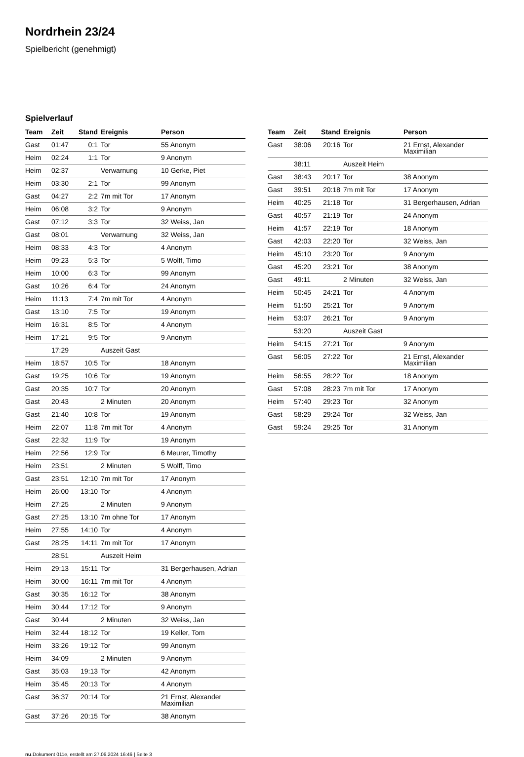Nordrhein 23/24
Spielbericht (genehmigt)
Spielverlauf
| Team | Zeit | Stand | Ereignis | Person |
| --- | --- | --- | --- | --- |
| Gast | 01:47 | 0:1 | Tor | 55 Anonym |
| Heim | 02:24 | 1:1 | Tor | 9 Anonym |
| Heim | 02:37 | | Verwarnung | 10 Gerke, Piet |
| Heim | 03:30 | 2:1 | Tor | 99 Anonym |
| Gast | 04:27 | 2:2 | 7m mit Tor | 17 Anonym |
| Heim | 06:08 | 3:2 | Tor | 9 Anonym |
| Gast | 07:12 | 3:3 | Tor | 32 Weiss, Jan |
| Gast | 08:01 | | Verwarnung | 32 Weiss, Jan |
| Heim | 08:33 | 4:3 | Tor | 4 Anonym |
| Heim | 09:23 | 5:3 | Tor | 5 Wolff, Timo |
| Heim | 10:00 | 6:3 | Tor | 99 Anonym |
| Gast | 10:26 | 6:4 | Tor | 24 Anonym |
| Heim | 11:13 | 7:4 | 7m mit Tor | 4 Anonym |
| Gast | 13:10 | 7:5 | Tor | 19 Anonym |
| Heim | 16:31 | 8:5 | Tor | 4 Anonym |
| Heim | 17:21 | 9:5 | Tor | 9 Anonym |
| | 17:29 | | Auszeit Gast | |
| Heim | 18:57 | 10:5 | Tor | 18 Anonym |
| Gast | 19:25 | 10:6 | Tor | 19 Anonym |
| Gast | 20:35 | 10:7 | Tor | 20 Anonym |
| Gast | 20:43 | | 2 Minuten | 20 Anonym |
| Gast | 21:40 | 10:8 | Tor | 19 Anonym |
| Heim | 22:07 | 11:8 | 7m mit Tor | 4 Anonym |
| Gast | 22:32 | 11:9 | Tor | 19 Anonym |
| Heim | 22:56 | 12:9 | Tor | 6 Meurer, Timothy |
| Heim | 23:51 | | 2 Minuten | 5 Wolff, Timo |
| Gast | 23:51 | 12:10 | 7m mit Tor | 17 Anonym |
| Heim | 26:00 | 13:10 | Tor | 4 Anonym |
| Heim | 27:25 | | 2 Minuten | 9 Anonym |
| Gast | 27:25 | 13:10 | 7m ohne Tor | 17 Anonym |
| Heim | 27:55 | 14:10 | Tor | 4 Anonym |
| Gast | 28:25 | 14:11 | 7m mit Tor | 17 Anonym |
| | 28:51 | | Auszeit Heim | |
| Heim | 29:13 | 15:11 | Tor | 31 Bergerhausen, Adrian |
| Heim | 30:00 | 16:11 | 7m mit Tor | 4 Anonym |
| Gast | 30:35 | 16:12 | Tor | 38 Anonym |
| Heim | 30:44 | 17:12 | Tor | 9 Anonym |
| Gast | 30:44 | | 2 Minuten | 32 Weiss, Jan |
| Heim | 32:44 | 18:12 | Tor | 19 Keller, Tom |
| Heim | 33:26 | 19:12 | Tor | 99 Anonym |
| Heim | 34:09 | | 2 Minuten | 9 Anonym |
| Gast | 35:03 | 19:13 | Tor | 42 Anonym |
| Heim | 35:45 | 20:13 | Tor | 4 Anonym |
| Gast | 36:37 | 20:14 | Tor | 21 Ernst, Alexander Maximilian |
| Gast | 37:26 | 20:15 | Tor | 38 Anonym |
| Team | Zeit | Stand | Ereignis | Person |
| --- | --- | --- | --- | --- |
| Gast | 38:06 | 20:16 | Tor | 21 Ernst, Alexander Maximilian |
| | 38:11 | | Auszeit Heim | |
| Gast | 38:43 | 20:17 | Tor | 38 Anonym |
| Gast | 39:51 | 20:18 | 7m mit Tor | 17 Anonym |
| Heim | 40:25 | 21:18 | Tor | 31 Bergerhausen, Adrian |
| Gast | 40:57 | 21:19 | Tor | 24 Anonym |
| Heim | 41:57 | 22:19 | Tor | 18 Anonym |
| Gast | 42:03 | 22:20 | Tor | 32 Weiss, Jan |
| Heim | 45:10 | 23:20 | Tor | 9 Anonym |
| Gast | 45:20 | 23:21 | Tor | 38 Anonym |
| Gast | 49:11 | | 2 Minuten | 32 Weiss, Jan |
| Heim | 50:45 | 24:21 | Tor | 4 Anonym |
| Heim | 51:50 | 25:21 | Tor | 9 Anonym |
| Heim | 53:07 | 26:21 | Tor | 9 Anonym |
| | 53:20 | | Auszeit Gast | |
| Heim | 54:15 | 27:21 | Tor | 9 Anonym |
| Gast | 56:05 | 27:22 | Tor | 21 Ernst, Alexander Maximilian |
| Heim | 56:55 | 28:22 | Tor | 18 Anonym |
| Gast | 57:08 | 28:23 | 7m mit Tor | 17 Anonym |
| Heim | 57:40 | 29:23 | Tor | 32 Anonym |
| Gast | 58:29 | 29:24 | Tor | 32 Weiss, Jan |
| Gast | 59:24 | 29:25 | Tor | 31 Anonym |
nu.Dokument 011e, erstellt am 27.06.2024 16:46 | Seite 3